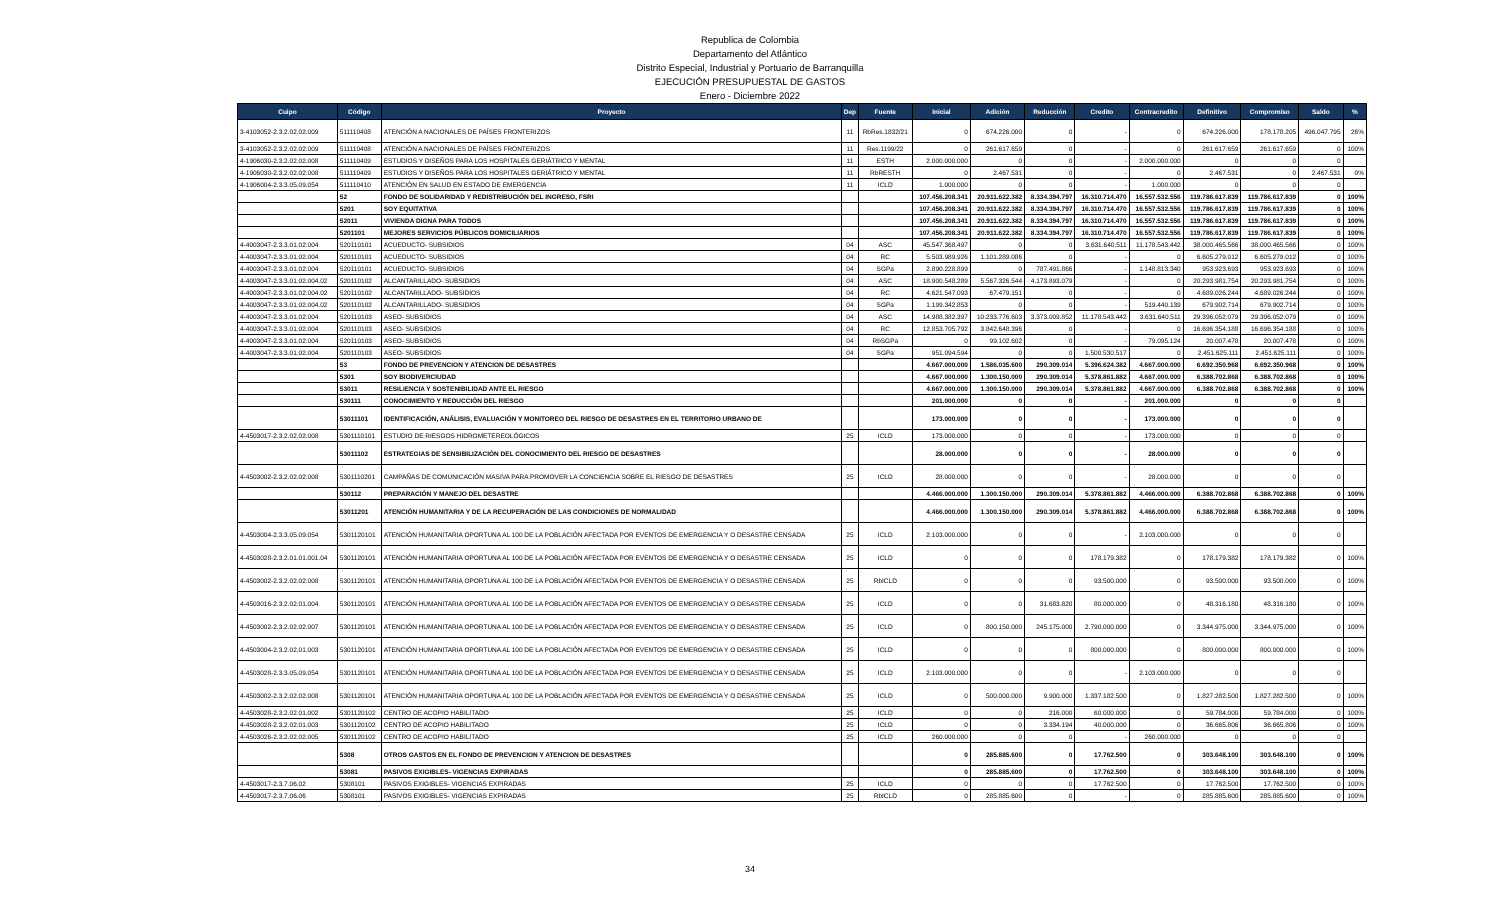Republica de Colombia
Departamento del Atlántico
Distrito Especial, Industrial y Portuario de Barranquilla
EJECUCIÓN PRESUPUESTAL DE GASTOS
Enero - Diciembre 2022
| Cuipo | Código | Proyecto | Dep | Fuente | Inicial | Adición | Reducción | Credito | Contracredito | Definitivo | Compromiso | Saldo | % |
| --- | --- | --- | --- | --- | --- | --- | --- | --- | --- | --- | --- | --- | --- |
| 3-4103052-2.3.2.02.02.009 | 511110408 | ATENCIÓN A NACIONALES DE PAÍSES FRONTERIZOS | 11 | RbRes.1832/21 | 0 | 674.226.000 | 0 | - | 0 | 674.226.000 | 178.178.205 | 496.047.795 | 26% |
| 3-4103052-2.3.2.02.02.009 | 511110408 | ATENCIÓN A NACIONALES DE PAÍSES FRONTERIZOS | 11 | Res.1199/22 | 0 | 261.617.659 | 0 | - | 0 | 261.617.659 | 261.617.659 | 0 | 100% |
| 4-1906030-2.3.2.02.02.008 | 511110409 | ESTUDIOS Y DISEÑOS PARA LOS HOSPITALES GERIÁTRICO Y MENTAL | 11 | ESTH | 2.000.000.000 | 0 | 0 | - | 2.000.000.000 | 0 | 0 | 0 | |
| 4-1906030-2.3.2.02.02.008 | 511110409 | ESTUDIOS Y DISEÑOS PARA LOS HOSPITALES GERIÁTRICO Y MENTAL | 11 | RbRESTH | 0 | 2.467.531 | 0 | - | 0 | 2.467.531 | 0 | 2.467.531 | 0% |
| 4-1906004-2.3.3.05.09.054 | 511110410 | ATENCIÓN EN SALUD EN ESTADO DE EMERGENCIA | 11 | ICLD | 1.000.000 | 0 | 0 | - | 1.000.000 | 0 | 0 | 0 | |
| | 52 | FONDO DE SOLIDARIDAD Y REDISTRIBUCIÓN DEL INGRESO, FSRI | | | 107.456.208.341 | 20.911.622.382 | 8.334.394.797 | 16.310.714.470 | 16.557.532.556 | 119.786.617.839 | 119.786.617.839 | 0 | 100% |
| | 5201 | SOY EQUITATIVA | | | 107.456.208.341 | 20.911.622.382 | 8.334.394.797 | 16.310.714.470 | 16.557.532.556 | 119.786.617.839 | 119.786.617.839 | 0 | 100% |
| | 52011 | VIVIENDA DIGNA PARA TODOS | | | 107.456.208.341 | 20.911.622.382 | 8.334.394.797 | 16.310.714.470 | 16.557.532.556 | 119.786.617.839 | 119.786.617.839 | 0 | 100% |
| | 5201101 | MEJORES SERVICIOS PÚBLICOS DOMICILIARIOS | | | 107.456.208.341 | 20.911.622.382 | 8.334.394.797 | 16.310.714.470 | 16.557.532.556 | 119.786.617.839 | 119.786.617.839 | 0 | 100% |
| 4-4003047-2.3.3.01.02.004 | 520110101 | ACUEDUCTO- SUBSIDIOS | 04 | ASC | 45.547.368.497 | 0 | 0 | 3.631.640.511 | 11.178.543.442 | 38.000.465.566 | 38.000.465.566 | 0 | 100% |
| 4-4003047-2.3.3.01.02.004 | 520110101 | ACUEDUCTO- SUBSIDIOS | 04 | RC | 5.503.989.926 | 1.101.289.086 | 0 | - | 0 | 6.605.279.012 | 6.605.279.012 | 0 | 100% |
| 4-4003047-2.3.3.01.02.004 | 520110101 | ACUEDUCTO- SUBSIDIOS | 04 | SGPa | 2.890.228.899 | 0 | 787.491.866 | - | 1.148.813.340 | 953.923.693 | 953.923.693 | 0 | 100% |
| 4-4003047-2.3.3.01.02.004.02 | 520110102 | ALCANTARILLADO- SUBSIDIOS | 04 | ASC | 18.900.548.289 | 5.567.326.544 | 4.173.893.079 | - | 0 | 20.293.981.754 | 20.293.981.754 | 0 | 100% |
| 4-4003047-2.3.3.01.02.004.02 | 520110102 | ALCANTARILLADO- SUBSIDIOS | 04 | RC | 4.621.547.093 | 67.479.151 | 0 | - | 0 | 4.689.026.244 | 4.689.026.244 | 0 | 100% |
| 4-4003047-2.3.3.01.02.004.02 | 520110102 | ALCANTARILLADO- SUBSIDIOS | 04 | SGPa | 1.199.342.853 | 0 | 0 | - | 519.440.139 | 679.902.714 | 679.902.714 | 0 | 100% |
| 4-4003047-2.3.3.01.02.004 | 520110103 | ASEO- SUBSIDIOS | 04 | ASC | 14.988.382.397 | 10.233.776.603 | 3.373.009.852 | 11.178.543.442 | 3.631.640.511 | 29.396.052.079 | 29.396.052.079 | 0 | 100% |
| 4-4003047-2.3.3.01.02.004 | 520110103 | ASEO- SUBSIDIOS | 04 | RC | 12.853.705.792 | 3.842.648.396 | 0 | - | 0 | 16.696.354.188 | 16.696.354.188 | 0 | 100% |
| 4-4003047-2.3.3.01.02.004 | 520110103 | ASEO- SUBSIDIOS | 04 | RbSGPa | 0 | 99.102.602 | 0 | - | 79.095.124 | 20.007.478 | 20.007.478 | 0 | 100% |
| 4-4003047-2.3.3.01.02.004 | 520110103 | ASEO- SUBSIDIOS | 04 | SGPa | 951.094.594 | 0 | 0 | 1.500.530.517 | 0 | 2.451.625.111 | 2.451.625.111 | 0 | 100% |
| | 53 | FONDO DE PREVENCION Y ATENCION DE DESASTRES | | | 4.667.000.000 | 1.586.035.600 | 290.309.014 | 5.396.624.382 | 4.667.000.000 | 6.692.350.968 | 6.692.350.968 | 0 | 100% |
| | 5301 | SOY BIODIVERCIUDAD | | | 4.667.000.000 | 1.300.150.000 | 290.309.014 | 5.378.861.882 | 4.667.000.000 | 6.388.702.868 | 6.388.702.868 | 0 | 100% |
| | 53011 | RESILIENCIA Y SOSTENIBILIDAD ANTE EL RIESGO | | | 4.667.000.000 | 1.300.150.000 | 290.309.014 | 5.378.861.882 | 4.667.000.000 | 6.388.702.868 | 6.388.702.868 | 0 | 100% |
| | 530111 | CONOCIMIENTO Y REDUCCIÓN DEL RIESGO | | | 201.000.000 | 0 | 0 | - | 201.000.000 | 0 | 0 | 0 | |
| | 53011101 | IDENTIFICACIÓN, ANÁLISIS, EVALUACIÓN Y MONITOREO DEL RIESGO DE DESASTRES EN EL TERRITORIO URBANO DE | | | 173.000.000 | 0 | 0 | - | 173.000.000 | 0 | 0 | 0 | |
| 4-4503017-2.3.2.02.02.008 | 5301110101 | ESTUDIO DE RIESGOS HIDROMETEREOLÓGICOS | 25 | ICLD | 173.000.000 | 0 | 0 | - | 173.000.000 | 0 | 0 | 0 | |
| | 53011102 | ESTRATEGIAS DE SENSIBILIZACIÓN DEL CONOCIMIENTO DEL RIESGO DE DESASTRES | | | 28.000.000 | 0 | 0 | - | 28.000.000 | 0 | 0 | 0 | |
| 4-4503002-2.3.2.02.02.008 | 5301110201 | CAMPAÑAS DE COMUNICACIÓN MASIVA PARA PROMOVER LA CONCIENCIA SOBRE EL RIESGO DE DESASTRES | 25 | ICLD | 28.000.000 | 0 | 0 | - | 28.000.000 | 0 | 0 | 0 | |
| | 530112 | PREPARACIÓN Y MANEJO DEL DESASTRE | | | 4.466.000.000 | 1.300.150.000 | 290.309.014 | 5.378.861.882 | 4.466.000.000 | 6.388.702.868 | 6.388.702.868 | 0 | 100% |
| | 53011201 | ATENCIÓN HUMANITARIA Y DE LA RECUPERACIÓN DE LAS CONDICIONES DE NORMALIDAD | | | 4.466.000.000 | 1.300.150.000 | 290.309.014 | 5.378.861.882 | 4.466.000.000 | 6.388.702.868 | 6.388.702.868 | 0 | 100% |
| 4-4503004-2.3.3.05.09.054 | 5301120101 | ATENCIÓN HUMANITARIA OPORTUNA AL 100 DE LA POBLACIÓN AFECTADA POR EVENTOS DE EMERGENCIA Y O DESASTRE CENSADA | 25 | ICLD | 2.103.000.000 | 0 | 0 | - | 2.103.000.000 | 0 | 0 | 0 | |
| 4-4503028-2.3.2.01.01.001.04 | 5301120101 | ATENCIÓN HUMANITARIA OPORTUNA AL 100 DE LA POBLACIÓN AFECTADA POR EVENTOS DE EMERGENCIA Y O DESASTRE CENSADA | 25 | ICLD | 0 | 0 | 0 | 178.179.382 | 0 | 178.179.382 | 178.179.382 | 0 | 100% |
| 4-4503002-2.3.2.02.02.008 | 5301120101 | ATENCIÓN HUMANITARIA OPORTUNA AL 100 DE LA POBLACIÓN AFECTADA POR EVENTOS DE EMERGENCIA Y O DESASTRE CENSADA | 25 | RbICLD | 0 | 0 | 0 | 93.500.000 | 0 | 93.500.000 | 93.500.000 | 0 | 100% |
| 4-4503016-2.3.2.02.01.004 | 5301120101 | ATENCIÓN HUMANITARIA OPORTUNA AL 100 DE LA POBLACIÓN AFECTADA POR EVENTOS DE EMERGENCIA Y O DESASTRE CENSADA | 25 | ICLD | 0 | 0 | 31.683.820 | 80.000.000 | 0 | 48.316.180 | 48.316.180 | 0 | 100% |
| 4-4503002-2.3.2.02.02.007 | 5301120101 | ATENCIÓN HUMANITARIA OPORTUNA AL 100 DE LA POBLACIÓN AFECTADA POR EVENTOS DE EMERGENCIA Y O DESASTRE CENSADA | 25 | ICLD | 0 | 800.150.000 | 245.175.000 | 2.790.000.000 | 0 | 3.344.975.000 | 3.344.975.000 | 0 | 100% |
| 4-4503004-2.3.2.02.01.003 | 5301120101 | ATENCIÓN HUMANITARIA OPORTUNA AL 100 DE LA POBLACIÓN AFECTADA POR EVENTOS DE EMERGENCIA Y O DESASTRE CENSADA | 25 | ICLD | 0 | 0 | 0 | 800.000.000 | 0 | 800.000.000 | 800.000.000 | 0 | 100% |
| 4-4503028-2.3.3.05.09.054 | 5301120101 | ATENCIÓN HUMANITARIA OPORTUNA AL 100 DE LA POBLACIÓN AFECTADA POR EVENTOS DE EMERGENCIA Y O DESASTRE CENSADA | 25 | ICLD | 2.103.000.000 | 0 | 0 | - | 2.103.000.000 | 0 | 0 | 0 | |
| 4-4503002-2.3.2.02.02.008 | 5301120101 | ATENCIÓN HUMANITARIA OPORTUNA AL 100 DE LA POBLACIÓN AFECTADA POR EVENTOS DE EMERGENCIA Y O DESASTRE CENSADA | 25 | ICLD | 0 | 500.000.000 | 9.900.000 | 1.337.182.500 | 0 | 1.827.282.500 | 1.827.282.500 | 0 | 100% |
| 4-4503028-2.3.2.02.01.002 | 5301120102 | CENTRO DE ACOPIO HABILITADO | 25 | ICLD | 0 | 0 | 216.000 | 60.000.000 | 0 | 59.784.000 | 59.784.000 | 0 | 100% |
| 4-4503028-2.3.2.02.01.003 | 5301120102 | CENTRO DE ACOPIO HABILITADO | 25 | ICLD | 0 | 0 | 3.334.194 | 40.000.000 | 0 | 36.665.806 | 36.665.806 | 0 | 100% |
| 4-4503026-2.3.2.02.02.005 | 5301120102 | CENTRO DE ACOPIO HABILITADO | 25 | ICLD | 260.000.000 | 0 | 0 | - | 260.000.000 | 0 | 0 | 0 | |
| | 5308 | OTROS GASTOS EN EL FONDO DE PREVENCION Y ATENCION DE DESASTRES | | | 0 | 285.885.600 | 0 | 17.762.500 | 0 | 303.648.100 | 303.648.100 | 0 | 100% |
| | 53081 | PASIVOS EXIGIBLES- VIGENCIAS EXPIRADAS | | | 0 | 285.885.600 | 0 | 17.762.500 | 0 | 303.648.100 | 303.648.100 | 0 | 100% |
| 4-4503017-2.3.7.06.02 | 5308101 | PASIVOS EXIGIBLES- VIGENCIAS EXPIRADAS | 25 | ICLD | 0 | 0 | 0 | 17.762.500 | 0 | 17.762.500 | 17.762.500 | 0 | 100% |
| 4-4503017-2.3.7.06.06 | 5308101 | PASIVOS EXIGIBLES- VIGENCIAS EXPIRADAS | 25 | RbICLD | 0 | 285.885.600 | 0 | - | 0 | 285.885.600 | 285.885.600 | 0 | 100% |
34